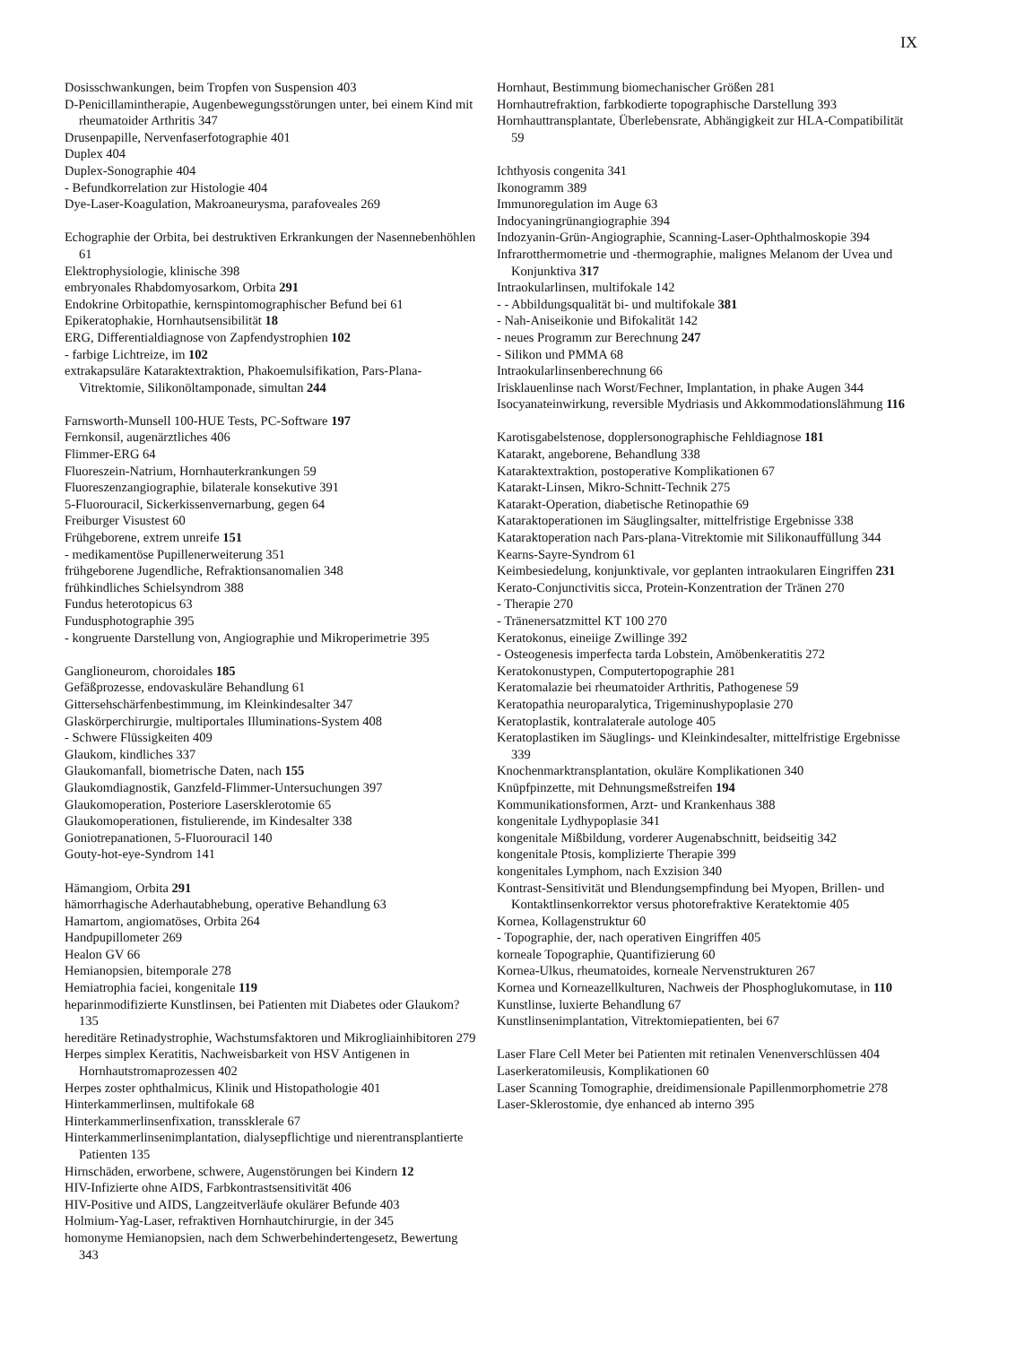IX
Dosisschwankungen, beim Tropfen von Suspension 403
D-Penicillamintherapie, Augenbewegungsstörungen unter, bei einem Kind mit rheumatoider Arthritis 347
Drusenpapille, Nervenfaserfotographie 401
Duplex 404
Duplex-Sonographie 404
- Befundkorrelation zur Histologie 404
Dye-Laser-Koagulation, Makroaneurysma, parafoveales 269
Echographie der Orbita, bei destruktiven Erkrankungen der Nasennebenhöhlen 61
Elektrophysiologie, klinische 398
embryonales Rhabdomyosarkom, Orbita 291
Endokrine Orbitopathie, kernspintomographischer Befund bei 61
Epikeratophakie, Hornhautsensibilität 18
ERG, Differentialdiagnose von Zapfendystrophien 102
- farbige Lichtreize, im 102
extrakapsuläre Kataraktextraktion, Phakoemulsifikation, Pars-Plana-Vitrektomie, Silikonöltamponade, simultan 244
Farnsworth-Munsell 100-HUE Tests, PC-Software 197
Fernkonsil, augenärztliches 406
Flimmer-ERG 64
Fluoreszein-Natrium, Hornhauterkrankungen 59
Fluoreszenzangiographie, bilaterale konsekutive 391
5-Fluorouracil, Sickerkissenvernarbung, gegen 64
Freiburger Visustest 60
Frühgeborene, extrem unreife 151
- medikamentöse Pupillenerweiterung 351
frühgeborene Jugendliche, Refraktionsanomalien 348
frühkindliches Schielsyndrom 388
Fundus heterotopicus 63
Fundusphotographie 395
- kongruente Darstellung von, Angiographie und Mikroperimetrie 395
Ganglioneurom, choroidales 185
Gefäßprozesse, endovaskuläre Behandlung 61
Gittersehschärfenbestimmung, im Kleinkindesalter 347
Glaskörperchirurgie, multiportales Illuminations-System 408
- Schwere Flüssigkeiten 409
Glaukom, kindliches 337
Glaukomanfall, biometrische Daten, nach 155
Glaukomdiagnostik, Ganzfeld-Flimmer-Untersuchungen 397
Glaukomoperation, Posteriore Lasersklerotomie 65
Glaukomoperationen, fistulierende, im Kindesalter 338
Goniotrepanationen, 5-Fluorouracil 140
Gouty-hot-eye-Syndrom 141
Hämangiom, Orbita 291
hämorrhagische Aderhautabhebung, operative Behandlung 63
Hamartom, angiomatöses, Orbita 264
Handpupillometer 269
Healon GV 66
Hemianopsien, bitemporale 278
Hemiatrophia faciei, kongenitale 119
heparinmodifizierte Kunstlinsen, bei Patienten mit Diabetes oder Glaukom? 135
hereditäre Retinadystrophie, Wachstumsfaktoren und Mikrogliainhibitoren 279
Herpes simplex Keratitis, Nachweisbarkeit von HSV Antigenen in Hornhautstromaprozessen 402
Herpes zoster ophthalmicus, Klinik und Histopathologie 401
Hinterkammerlinsen, multifokale 68
Hinterkammerlinsenfixation, transsklerale 67
Hinterkammerlinsenimplantation, dialysepflichtige und nierentransplantierte Patienten 135
Hirnschäden, erworbene, schwere, Augenstörungen bei Kindern 12
HIV-Infizierte ohne AIDS, Farbkontrastsensitivität 406
HIV-Positive und AIDS, Langzeitverläufe okulärer Befunde 403
Holmium-Yag-Laser, refraktiven Hornhautchirurgie, in der 345
homonyme Hemianopsien, nach dem Schwerbehindertengesetz, Bewertung 343
Hornhaut, Bestimmung biomechanischer Größen 281
Hornhautrefraktion, farbkodierte topographische Darstellung 393
Hornhauttransplantate, Überlebensrate, Abhängigkeit zur HLA-Compatibilität 59
Ichthyosis congenita 341
Ikonogramm 389
Immunoregulation im Auge 63
Indocyaningrünangiographie 394
Indozyanin-Grün-Angiographie, Scanning-Laser-Ophthalmoskopie 394
Infrarotthermometrie und -thermographie, malignes Melanom der Uvea und Konjunktiva 317
Intraokularlinsen, multifokale 142
- - Abbildungsqualität bi- und multifokale 381
- Nah-Aniseikonie und Bifokalität 142
- neues Programm zur Berechnung 247
- Silikon und PMMA 68
Intraokularlinsenberechnung 66
Irisklauenlinse nach Worst/Fechner, Implantation, in phake Augen 344
Isocyanateinwirkung, reversible Mydriasis und Akkommodationslähmung 116
Karotisgabelstenose, dopplersonographische Fehldiagnose 181
Katarakt, angeborene, Behandlung 338
Kataraktextraktion, postoperative Komplikationen 67
Katarakt-Linsen, Mikro-Schnitt-Technik 275
Katarakt-Operation, diabetische Retinopathie 69
Kataraktoperationen im Säuglingsalter, mittelfristige Ergebnisse 338
Kataraktoperation nach Pars-plana-Vitrektomie mit Silikonauffüllung 344
Kearns-Sayre-Syndrom 61
Keimbesiedelung, konjunktivale, vor geplanten intraokularen Eingriffen 231
Kerato-Conjunctivitis sicca, Protein-Konzentration der Tränen 270
- Therapie 270
- Tränenersatzmittel KT 100 270
Keratokonus, eineiige Zwillinge 392
- Osteogenesis imperfecta tarda Lobstein, Amöbenkeratitis 272
Keratokonustypen, Computertopographie 281
Keratomalazie bei rheumatoider Arthritis, Pathogenese 59
Keratopathia neuroparalytica, Trigeminushypoplasie 270
Keratoplastik, kontralaterale autologe 405
Keratoplastiken im Säuglings- und Kleinkindesalter, mittelfristige Ergebnisse 339
Knochenmarktransplantation, okuläre Komplikationen 340
Knüpfpinzette, mit Dehnungsmeßstreifen 194
Kommunikationsformen, Arzt- und Krankenhaus 388
kongenitale Lydhypoplasie 341
kongenitale Mißbildung, vorderer Augenabschnitt, beidseitig 342
kongenitale Ptosis, komplizierte Therapie 399
kongenitales Lymphom, nach Exzision 340
Kontrast-Sensitivität und Blendungsempfindung bei Myopen, Brillen- und Kontaktlinsenkorrektor versus photorefraktive Keratektomie 405
Kornea, Kollagenstruktur 60
- Topographie, der, nach operativen Eingriffen 405
korneale Topographie, Quantifizierung 60
Kornea-Ulkus, rheumatoides, korneale Nervenstrukturen 267
Kornea und Korneazellkulturen, Nachweis der Phosphoglukomutase, in 110
Kunstlinse, luxierte Behandlung 67
Kunstlinsenimplantation, Vitrektomiepatienten, bei 67
Laser Flare Cell Meter bei Patienten mit retinalen Venenverschlüssen 404
Laserkeratomileusis, Komplikationen 60
Laser Scanning Tomographie, dreidimensionale Papillenmorphometrie 278
Laser-Sklerostomie, dye enhanced ab interno 395